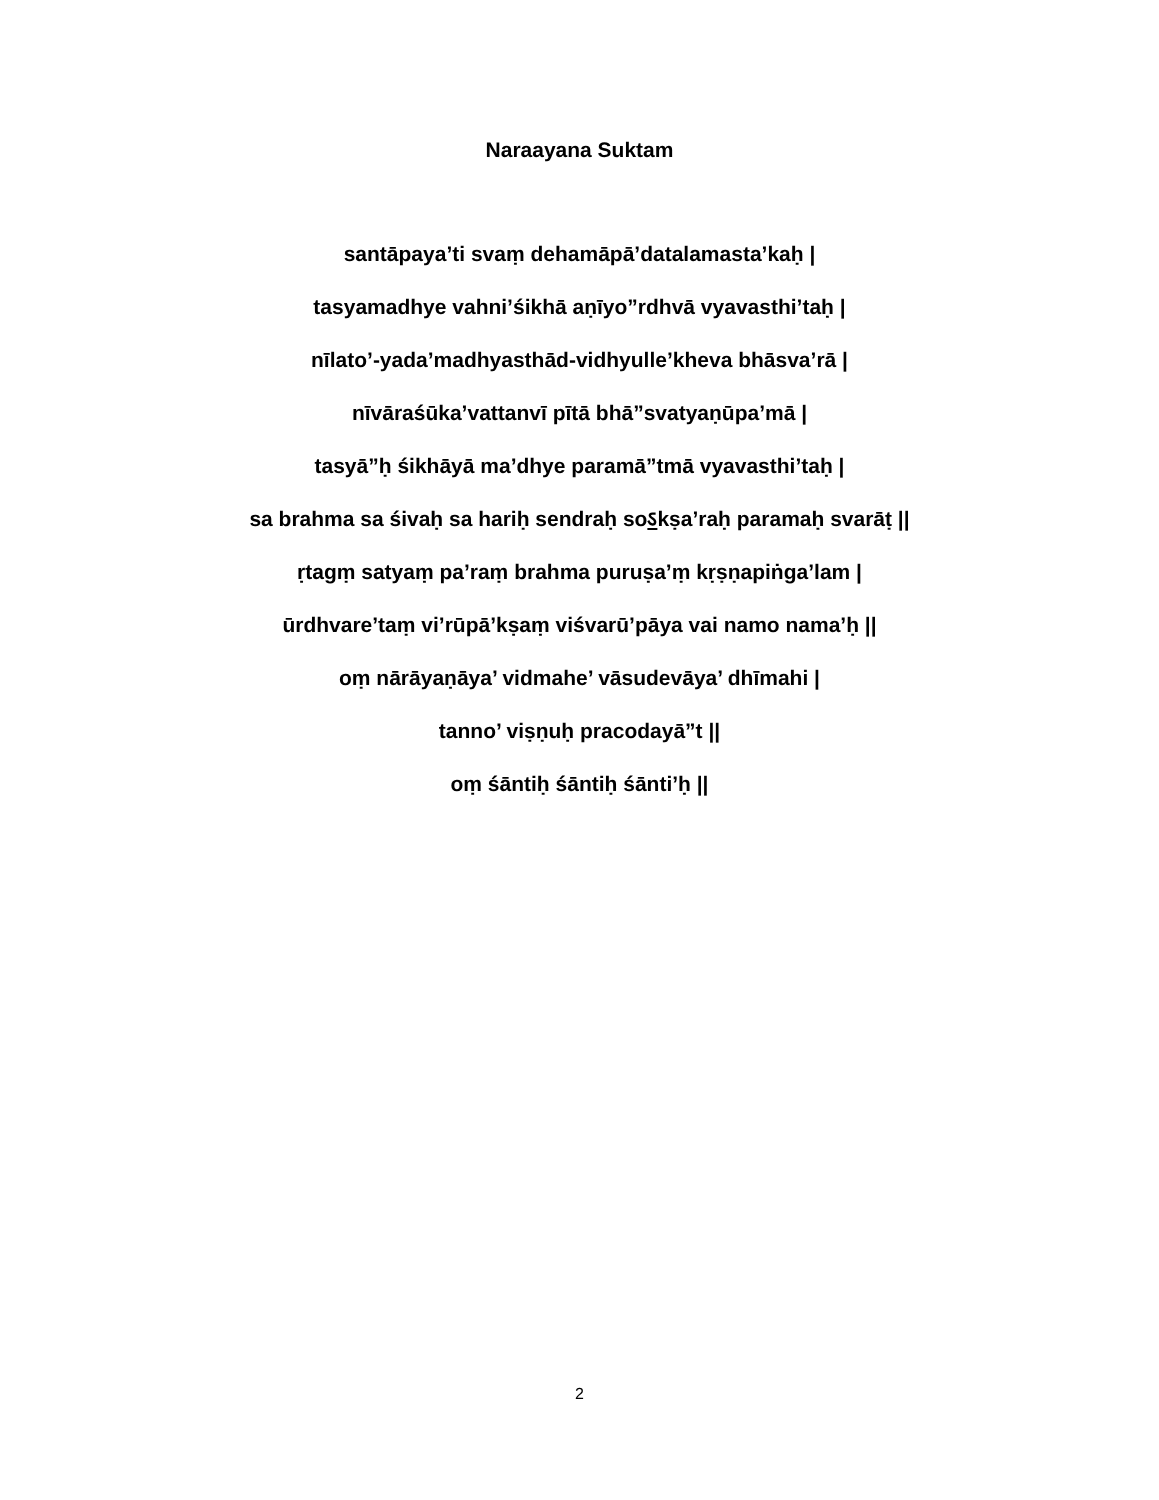Naraayana Suktam
santāpaya’ti svaṃ dehamāpā’datalamasta’kaḥ |
tasyamadhye vahni’śikhā aṇīyo”rdhvā vyavasthi’taḥ |
nīlato’-yada’madhyasthād-vidhyulle’kheva bhāsva’rā |
nīvāraśūka’vattanvī pītā bhā”svatyaṇūpa’mā |
tasyā”ḥ śikhāyā ma’dhye paramā”tmā vyavasthi’taḥ |
sa brahma sa śivaḥ sa hariḥ sendraḥ soऽkṣa’raḥ paramaḥ svarāṭ ||
ṛtagṃ satyaṃ pa’raṃ brahma puruṣa’ṃ kṛṣṇapiṅga’lam |
ūrdhvare’taṃ vi’rūpā’kṣaṃ viśvarū’pāya vai namo nama’ḥ ||
oṃ nārāyaṇāya’ vidmahe’ vāsudevāya’ dhīmahi |
tanno’ viṣṇuḥ pracodayā”t ||
oṃ śāntiḥ śāntiḥ śānti’ḥ ||
2